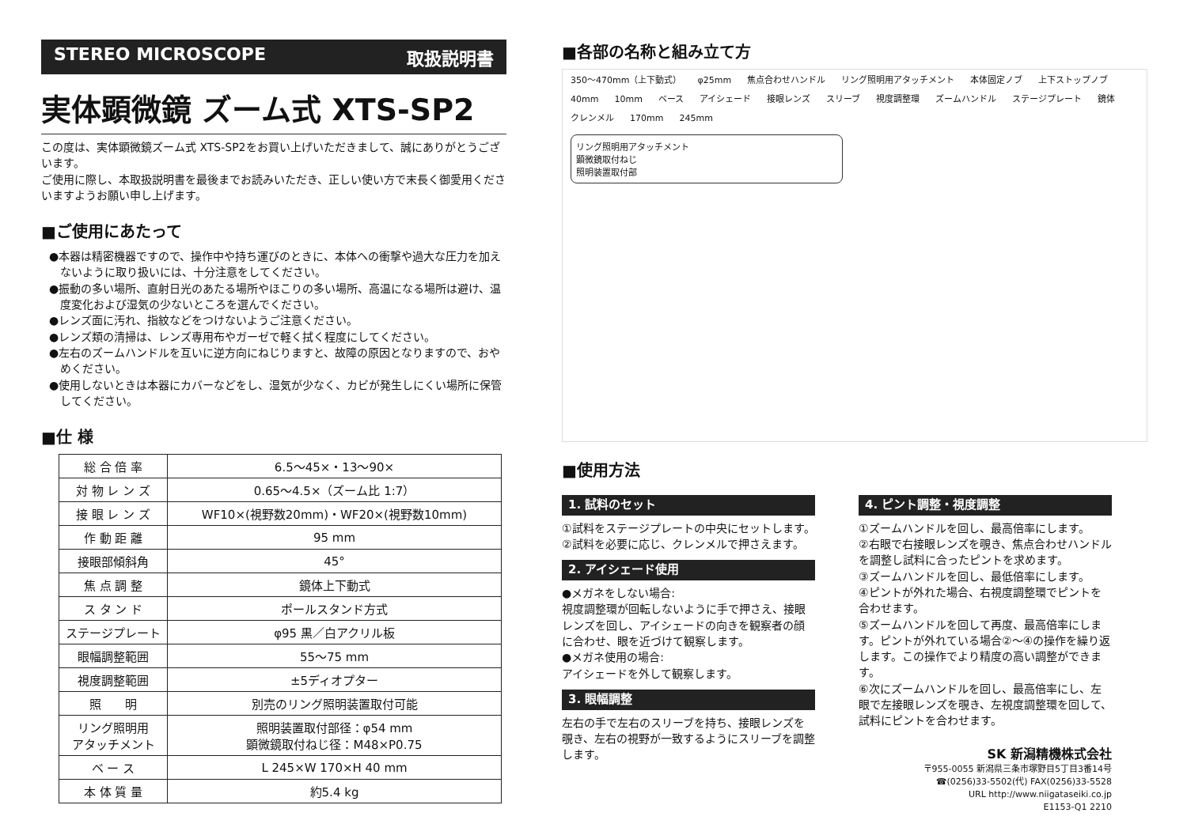STEREO MICROSCOPE 取扱説明書
実体顕微鏡 ズーム式 XTS-SP2
この度は、実体顕微鏡ズーム式 XTS-SP2をお買い上げいただきまして、誠にありがとうございます。
ご使用に際し、本取扱説明書を最後までお読みいただき、正しい使い方で末長く御愛用くださいますようお願い申し上げます。
■ご使用にあたって
●本器は精密機器ですので、操作中や持ち運びのときに、本体への衝撃や過大な圧力を加えないように取り扱いには、十分注意をしてください。
●振動の多い場所、直射日光のあたる場所やほこりの多い場所、高温になる場所は避け、温度変化および湿気の少ないところを選んでください。
●レンズ面に汚れ、指紋などをつけないようご注意ください。
●レンズ類の清掃は、レンズ専用布やガーゼで軽く拭く程度にしてください。
●左右のズームハンドルを互いに逆方向にねじりますと、故障の原因となりますので、おやめください。
●使用しないときは本器にカバーなどをし、湿気が少なく、カビが発生しにくい場所に保管してください。
■仕 様
| 総 合 倍 率 | 6.5〜45×・13〜90× |
| 対 物 レ ン ズ | 0.65〜4.5×（ズーム比 1:7） |
| 接 眼 レ ン ズ | WF10×(視野数20mm)・WF20×(視野数10mm) |
| 作 動 距 離 | 95 mm |
| 接眼部傾斜角 | 45° |
| 焦 点 調 整 | 鏡体上下動式 |
| ス タ ン ド | ポールスタンド方式 |
| ステージプレート | φ95 黒／白アクリル板 |
| 眼幅調整範囲 | 55〜75 mm |
| 視度調整範囲 | ±5ディオプター |
| 照 明 | 別売のリング照明装置取付可能 |
| リング照明用 アタッチメント | 照明装置取付部径：φ54 mm 顕微鏡取付ねじ径：M48×P0.75 |
| ベ ー ス | L 245×W 170×H 40 mm |
| 本 体 質 量 | 約5.4 kg |
■各部の名称と組み立て方
350〜470mm（上下動式） φ25mm 焦点合わせハンドル リング照明用アタッチメント 本体固定ノブ 上下ストップノブ 40mm 10mm ベース アイシェード 接眼レンズ スリーブ 視度調整環 ズームハンドル ステージプレート 鏡体 クレンメル 170mm 245mm
リング照明用アタッチメント
顕微鏡取付ねじ
照明装置取付部
■使用方法
1. 試料のセット
①試料をステージプレートの中央にセットします。
②試料を必要に応じ、クレンメルで押さえます。
2. アイシェード使用
●メガネをしない場合:
視度調整環が回転しないように手で押さえ、接眼レンズを回し、アイシェードの向きを観察者の顔に合わせ、眼を近づけて観察します。
●メガネ使用の場合:
アイシェードを外して観察します。
3. 眼幅調整
左右の手で左右のスリーブを持ち、接眼レンズを覗き、左右の視野が一致するようにスリーブを調整します。
4. ピント調整・視度調整
①ズームハンドルを回し、最高倍率にします。
②右眼で右接眼レンズを覗き、焦点合わせハンドルを調整し試料に合ったピントを求めます。
③ズームハンドルを回し、最低倍率にします。
④ピントが外れた場合、右視度調整環でピントを合わせます。
⑤ズームハンドルを回して再度、最高倍率にします。ピントが外れている場合②〜④の操作を繰り返します。この操作でより精度の高い調整ができます。
⑥次にズームハンドルを回し、最高倍率にし、左眼で左接眼レンズを覗き、左視度調整環を回して、試料にピントを合わせます。
SK 新潟精機株式会社
〒955-0055 新潟県三条市塚野目5丁目3番14号
☎(0256)33-5502(代) FAX(0256)33-5528
URL http://www.niigataseiki.co.jp
E1153-Q1 2210